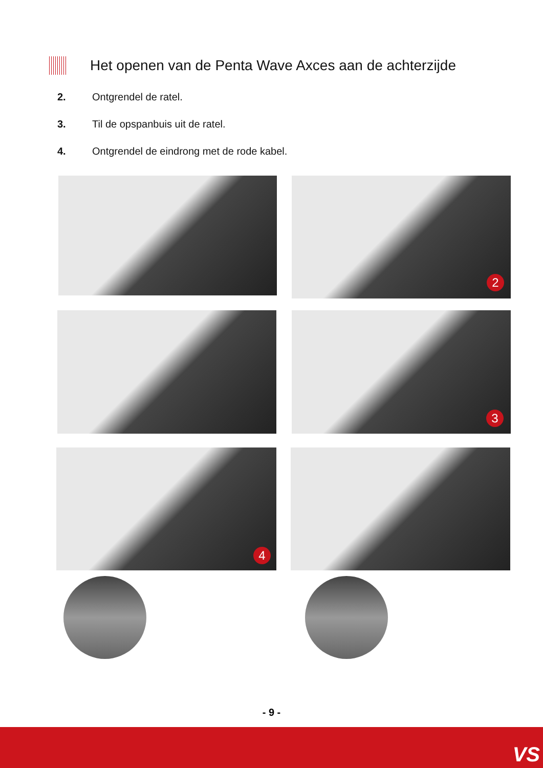Het openen van de Penta Wave Axces aan de achterzijde
2. Ontgrendel de ratel.
3. Til de opspanbuis uit de ratel.
4. Ontgrendel de eindrong met de rode kabel.
2
3
4
- 9 -
VS